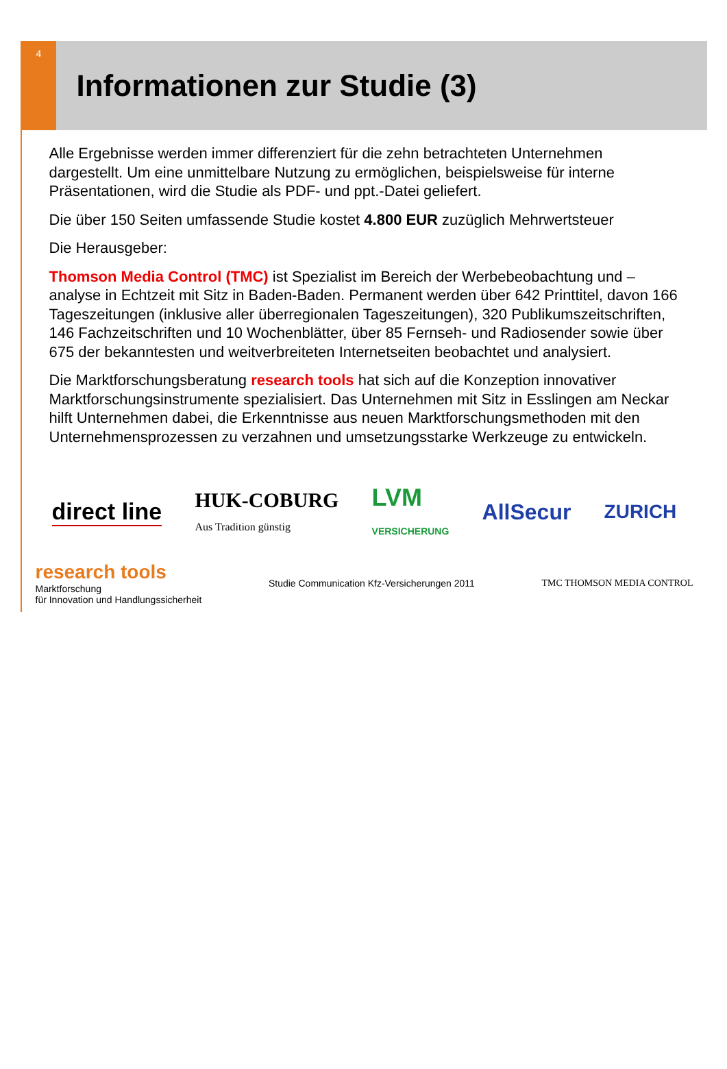4
Informationen zur Studie (3)
Alle Ergebnisse werden immer differenziert für die zehn betrachteten Unternehmen dargestellt. Um eine unmittelbare Nutzung zu ermöglichen, beispielsweise für interne Präsentationen, wird die Studie als PDF- und ppt.-Datei geliefert.
Die über 150 Seiten umfassende Studie kostet 4.800 EUR zuzüglich Mehrwertsteuer
Die Herausgeber:
Thomson Media Control (TMC) ist Spezialist im Bereich der Werbebeobachtung und –analyse in Echtzeit mit Sitz in Baden-Baden. Permanent werden über 642 Printtitel, davon 166 Tageszeitungen (inklusive aller überregionalen Tageszeitungen), 320 Publikumszeitschriften, 146 Fachzeitschriften und 10 Wochenblätter, über 85 Fernseh- und Radiosender sowie über 675 der bekanntesten und weitverbreiteten Internetseiten beobachtet und analysiert.
Die Marktforschungsberatung research tools hat sich auf die Konzeption innovativer Marktforschungsinstrumente spezialisiert. Das Unternehmen mit Sitz in Esslingen am Neckar hilft Unternehmen dabei, die Erkenntnisse aus neuen Marktforschungsmethoden mit den Unternehmensprozessen zu verzahnen und umsetzungsstarke Werkzeuge zu entwickeln.
direct line HUK-COBURG
Aus Tradition günstig LVM
VERSICHERUNG AllSecur ZURICH
research tools
Marktforschung
für Innovation und Handlungssicherheit
Studie Communication Kfz-Versicherungen 2011
TMC THOMSON MEDIA CONTROL